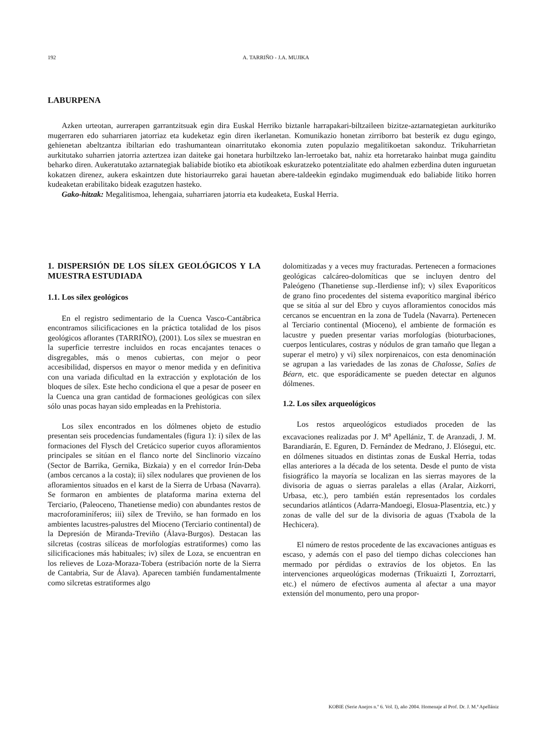192 A. TARRIÑO - J.A. MUJIKA
LABURPENA
Azken urteotan, aurrerapen garrantzitsuak egin dira Euskal Herriko biztanle harrapakari-biltzaileen bizitze-aztarnategietan aurkituriko mugerraren edo suharriaren jatorriaz eta kudeketaz egin diren ikerlanetan. Komunikazio honetan zirriborro bat besterik ez dugu egingo, gehienetan abeltzantza ibiltarian edo trashumantean oinarritutako ekonomia zuten populazio megalitikoetan sakonduz. Trikuharrietan aurkitutako suharrien jatorria aztertzea izan daiteke gai honetara hurbiltzeko lan-lerroetako bat, nahiz eta horretarako hainbat muga gainditu beharko diren. Aukeratutako aztarnategiak baliabide biotiko eta abiotikoak eskuratzeko potentzialitate edo ahalmen ezberdina duten inguruetan kokatzen direnez, aukera eskaintzen dute historiaurreko garai hauetan abere-taldeekin egindako mugimenduak edo baliabide litiko horren kudeaketan erabilitako bideak ezagutzen hasteko.
Gako-hitzak: Megalitismoa, lehengaia, suharriaren jatorria eta kudeaketa, Euskal Herria.
1. DISPERSIÓN DE LOS SÍLEX GEOLÓGICOS Y LA MUESTRA ESTUDIADA
1.1. Los sílex geológicos
En el registro sedimentario de la Cuenca Vasco-Cantábrica encontramos silicificaciones en la práctica totalidad de los pisos geológicos aflorantes (TARRIÑO), (2001). Los sílex se muestran en la superficie terrestre incluidos en rocas encajantes tenaces o disgregables, más o menos cubiertas, con mejor o peor accesibilidad, dispersos en mayor o menor medida y en definitiva con una variada dificultad en la extracción y explotación de los bloques de sílex. Este hecho condiciona el que a pesar de poseer en la Cuenca una gran cantidad de formaciones geológicas con sílex sólo unas pocas hayan sido empleadas en la Prehistoria.
Los sílex encontrados en los dólmenes objeto de estudio presentan seis procedencias fundamentales (figura 1): i) sílex de las formaciones del Flysch del Cretácico superior cuyos afloramientos principales se sitúan en el flanco norte del Sinclinorio vizcaíno (Sector de Barrika, Gernika, Bizkaia) y en el corredor Irún-Deba (ambos cercanos a la costa); ii) sílex nodulares que provienen de los afloramientos situados en el karst de la Sierra de Urbasa (Navarra). Se formaron en ambientes de plataforma marina externa del Terciario, (Paleoceno, Thanetiense medio) con abundantes restos de macroforaminíferos; iii) sílex de Treviño, se han formado en los ambientes lacustres-palustres del Mioceno (Terciario continental) de la Depresión de Miranda-Treviño (Álava-Burgos). Destacan las silcretas (costras silíceas de morfologías estratiformes) como las silicificaciones más habituales; iv) sílex de Loza, se encuentran en los relieves de Loza-Moraza-Tobera (estribación norte de la Sierra de Cantabria, Sur de Álava). Aparecen también fundamentalmente como silcretas estratiformes algo
dolomitizadas y a veces muy fracturadas. Pertenecen a formaciones geológicas calcáreo-dolomíticas que se incluyen dentro del Paleógeno (Thanetiense sup.-Ilerdiense inf); v) sílex Evaporíticos de grano fino procedentes del sistema evaporítico marginal ibérico que se sitúa al sur del Ebro y cuyos afloramientos conocidos más cercanos se encuentran en la zona de Tudela (Navarra). Pertenecen al Terciario continental (Mioceno), el ambiente de formación es lacustre y pueden presentar varias morfologías (bioturbaciones, cuerpos lenticulares, costras y nódulos de gran tamaño que llegan a superar el metro) y vi) sílex norpirenaicos, con esta denominación se agrupan a las variedades de las zonas de Chalosse, Salies de Béarn, etc. que esporádicamente se pueden detectar en algunos dólmenes.
1.2. Los sílex arqueológicos
Los restos arqueológicos estudiados proceden de las excavaciones realizadas por J. M<sup>a</sup> Apellániz, T. de Aranzadi, J. M. Barandiarán, E. Eguren, D. Fernández de Medrano, J. Elósegui, etc. en dólmenes situados en distintas zonas de Euskal Herria, todas ellas anteriores a la década de los setenta. Desde el punto de vista fisiográfico la mayoría se localizan en las sierras mayores de la divisoria de aguas o sierras paralelas a ellas (Aralar, Aizkorri, Urbasa, etc.), pero también están representados los cordales secundarios atlánticos (Adarra-Mandoegi, Elosua-Plasentzia, etc.) y zonas de valle del sur de la divisoria de aguas (Txabola de la Hechicera).
El número de restos procedente de las excavaciones antiguas es escaso, y además con el paso del tiempo dichas colecciones han mermado por pérdidas o extravíos de los objetos. En las intervenciones arqueológicas modernas (Trikuaizti I, Zorroztarri, etc.) el número de efectivos aumenta al afectar a una mayor extensión del monumento, pero una propor-
KOBIE (Serie Anejos n.º 6. Vol. I), año 2004. Homenaje al Prof. Dr. J. M.ª Apellániz